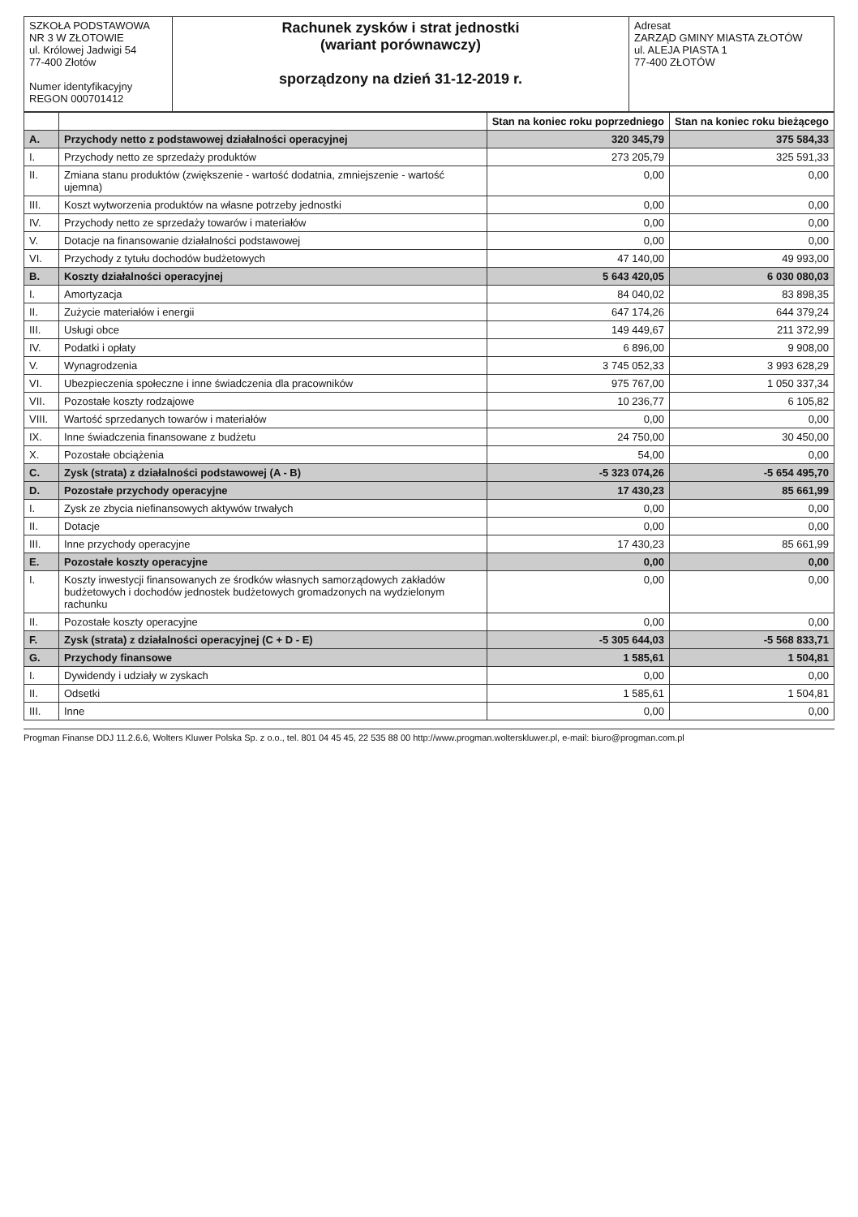| SZKOŁA PODSTAWOWA NR 3 W ZŁOTOWIE ul. Królowej Jadwigi 54 77-400 Złotów Numer identyfikacyjny REGON 000701412 | Rachunek zysków i strat jednostki (wariant porównawczy) sporządzony na dzień 31-12-2019 r. | Adresat ZARZĄD GMINY MIASTA ZŁOTÓW ul. ALEJA PIASTA 1 77-400 ZŁOTÓW |
| | | Stan na koniec roku poprzedniego | Stan na koniec roku bieżącego |
| --- | --- | --- | --- |
| A. | Przychody netto z podstawowej działalności operacyjnej | 320 345,79 | 375 584,33 |
| I. | Przychody netto ze sprzedaży produktów | 273 205,79 | 325 591,33 |
| II. | Zmiana stanu produktów (zwiększenie - wartość dodatnia, zmniejszenie - wartość ujemna) | 0,00 | 0,00 |
| III. | Koszt wytworzenia produktów na własne potrzeby jednostki | 0,00 | 0,00 |
| IV. | Przychody netto ze sprzedaży towarów i materiałów | 0,00 | 0,00 |
| V. | Dotacje na finansowanie działalności podstawowej | 0,00 | 0,00 |
| VI. | Przychody z tytułu dochodów budżetowych | 47 140,00 | 49 993,00 |
| B. | Koszty działalności operacyjnej | 5 643 420,05 | 6 030 080,03 |
| I. | Amortyzacja | 84 040,02 | 83 898,35 |
| II. | Zużycie materiałów i energii | 647 174,26 | 644 379,24 |
| III. | Usługi obce | 149 449,67 | 211 372,99 |
| IV. | Podatki i opłaty | 6 896,00 | 9 908,00 |
| V. | Wynagrodzenia | 3 745 052,33 | 3 993 628,29 |
| VI. | Ubezpieczenia społeczne i inne świadczenia dla pracowników | 975 767,00 | 1 050 337,34 |
| VII. | Pozostałe koszty rodzajowe | 10 236,77 | 6 105,82 |
| VIII. | Wartość sprzedanych towarów i materiałów | 0,00 | 0,00 |
| IX. | Inne świadczenia finansowane z budżetu | 24 750,00 | 30 450,00 |
| X. | Pozostałe obciążenia | 54,00 | 0,00 |
| C. | Zysk (strata) z działalności podstawowej (A - B) | -5 323 074,26 | -5 654 495,70 |
| D. | Pozostałe przychody operacyjne | 17 430,23 | 85 661,99 |
| I. | Zysk ze zbycia niefinansowych aktywów trwałych | 0,00 | 0,00 |
| II. | Dotacje | 0,00 | 0,00 |
| III. | Inne przychody operacyjne | 17 430,23 | 85 661,99 |
| E. | Pozostałe koszty operacyjne | 0,00 | 0,00 |
| I. | Koszty inwestycji finansowanych ze środków własnych samorządowych zakładów budżetowych i dochodów jednostek budżetowych gromadzonych na wydzielonym rachunku | 0,00 | 0,00 |
| II. | Pozostałe koszty operacyjne | 0,00 | 0,00 |
| F. | Zysk (strata) z działalności operacyjnej (C + D - E) | -5 305 644,03 | -5 568 833,71 |
| G. | Przychody finansowe | 1 585,61 | 1 504,81 |
| I. | Dywidendy i udziały w zyskach | 0,00 | 0,00 |
| II. | Odsetki | 1 585,61 | 1 504,81 |
| III. | Inne | 0,00 | 0,00 |
Progman Finanse DDJ 11.2.6.6, Wolters Kluwer Polska Sp. z o.o., tel. 801 04 45 45, 22 535 88 00 http://www.progman.wolterskluwer.pl, e-mail: biuro@progman.com.pl